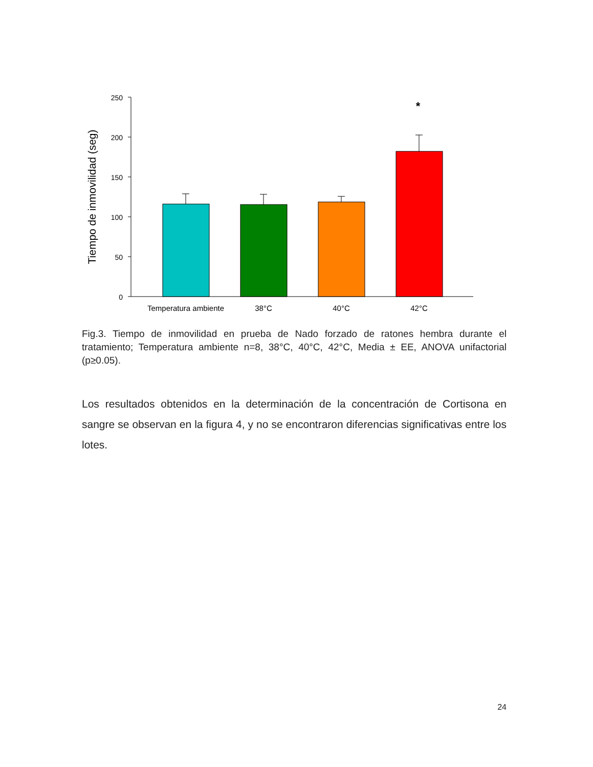250
200
150
100
50
0
Tiempo de inmovilidad (seg)
*
Temperatura ambiente
38°C
40°C
42°C
Fig.3. Tiempo de inmovilidad en prueba de Nado forzado de ratones hembra durante el tratamiento; Temperatura ambiente n=8, 38°C, 40°C, 42°C, Media ± EE, ANOVA unifactorial (p≥0.05).
Los resultados obtenidos en la determinación de la concentración de Cortisona en sangre se observan en la figura 4, y no se encontraron diferencias significativas entre los lotes.
24